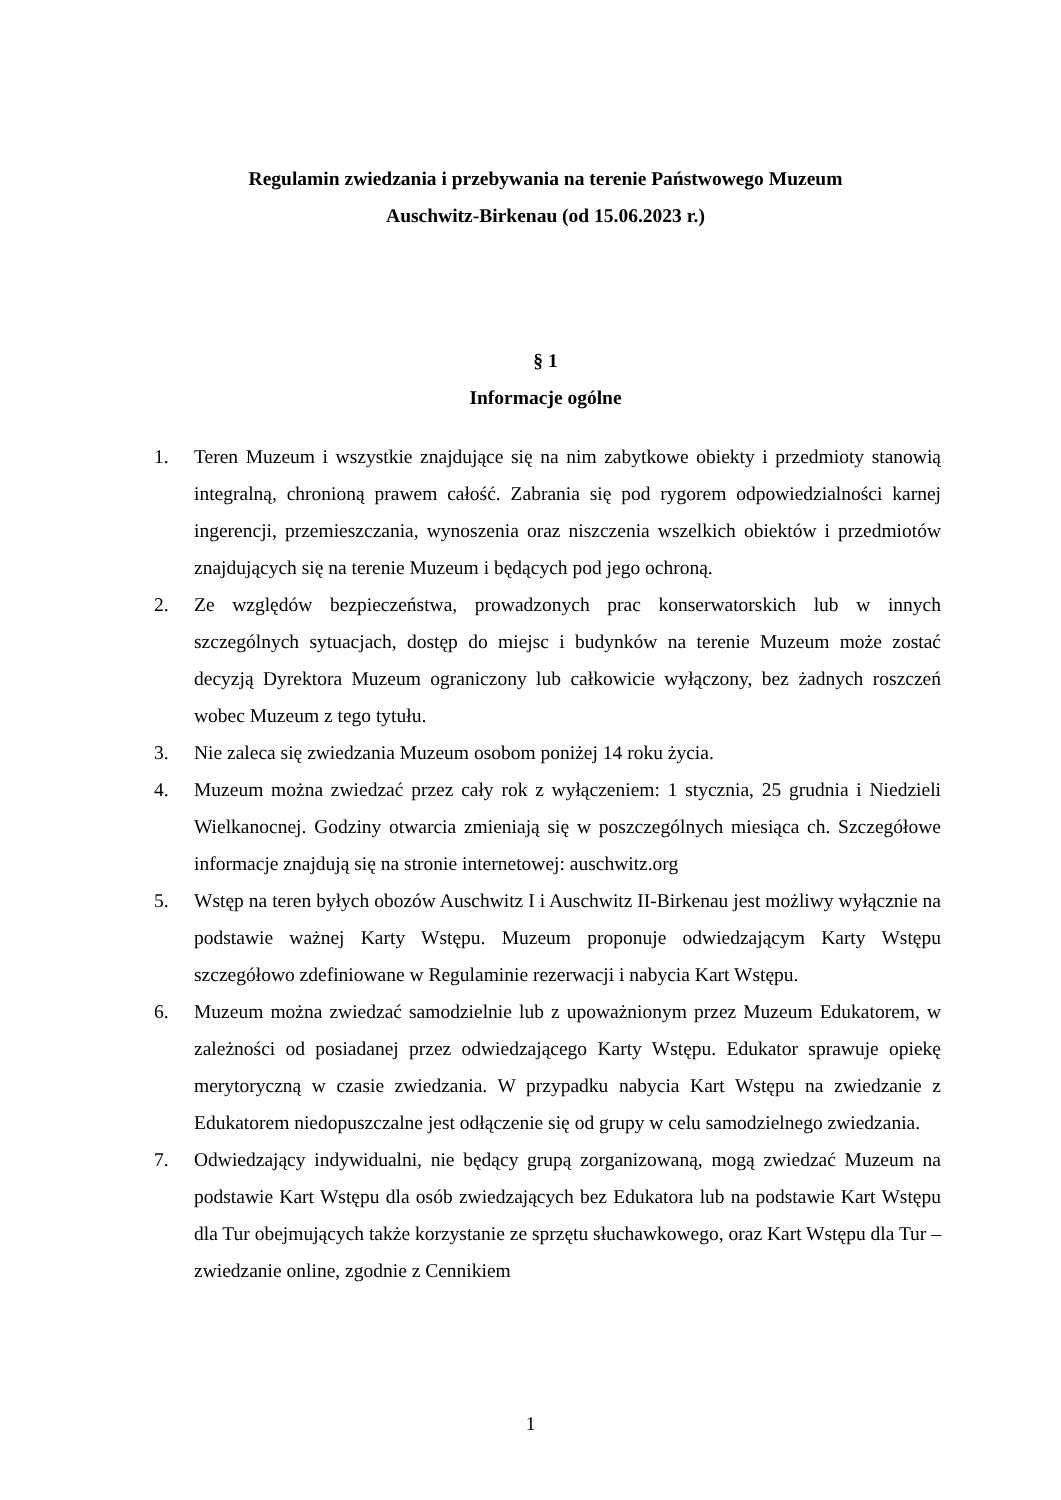Regulamin zwiedzania i przebywania na terenie Państwowego Muzeum
Auschwitz-Birkenau (od 15.06.2023 r.)
§ 1
Informacje ogólne
1. Teren Muzeum i wszystkie znajdujące się na nim zabytkowe obiekty i przedmioty stanowią integralną, chronioną prawem całość. Zabrania się pod rygorem odpowiedzialności karnej ingerencji, przemieszczania, wynoszenia oraz niszczenia wszelkich obiektów i przedmiotów znajdujących się na terenie Muzeum i będących pod jego ochroną.
2. Ze względów bezpieczeństwa, prowadzonych prac konserwatorskich lub w innych szczególnych sytuacjach, dostęp do miejsc i budynków na terenie Muzeum może zostać decyzją Dyrektora Muzeum ograniczony lub całkowicie wyłączony, bez żadnych roszczeń wobec Muzeum z tego tytułu.
3. Nie zaleca się zwiedzania Muzeum osobom poniżej 14 roku życia.
4. Muzeum można zwiedzać przez cały rok z wyłączeniem: 1 stycznia, 25 grudnia i Niedzieli Wielkanocnej. Godziny otwarcia zmieniają się w poszczególnych miesiąca ch. Szczegółowe informacje znajdują się na stronie internetowej: auschwitz.org
5. Wstęp na teren byłych obozów Auschwitz I i Auschwitz II-Birkenau jest możliwy wyłącznie na podstawie ważnej Karty Wstępu. Muzeum proponuje odwiedzającym Karty Wstępu szczegółowo zdefiniowane w Regulaminie rezerwacji i nabycia Kart Wstępu.
6. Muzeum można zwiedzać samodzielnie lub z upoważnionym przez Muzeum Edukatorem, w zależności od posiadanej przez odwiedzającego Karty Wstępu. Edukator sprawuje opiekę merytoryczną w czasie zwiedzania. W przypadku nabycia Kart Wstępu na zwiedzanie z Edukatorem niedopuszczalne jest odłączenie się od grupy w celu samodzielnego zwiedzania.
7. Odwiedzający indywidualni, nie będący grupą zorganizowaną, mogą zwiedzać Muzeum na podstawie Kart Wstępu dla osób zwiedzających bez Edukatora lub na podstawie Kart Wstępu dla Tur obejmujących także korzystanie ze sprzętu słuchawkowego, oraz Kart Wstępu dla Tur – zwiedzanie online, zgodnie z Cennikiem
1